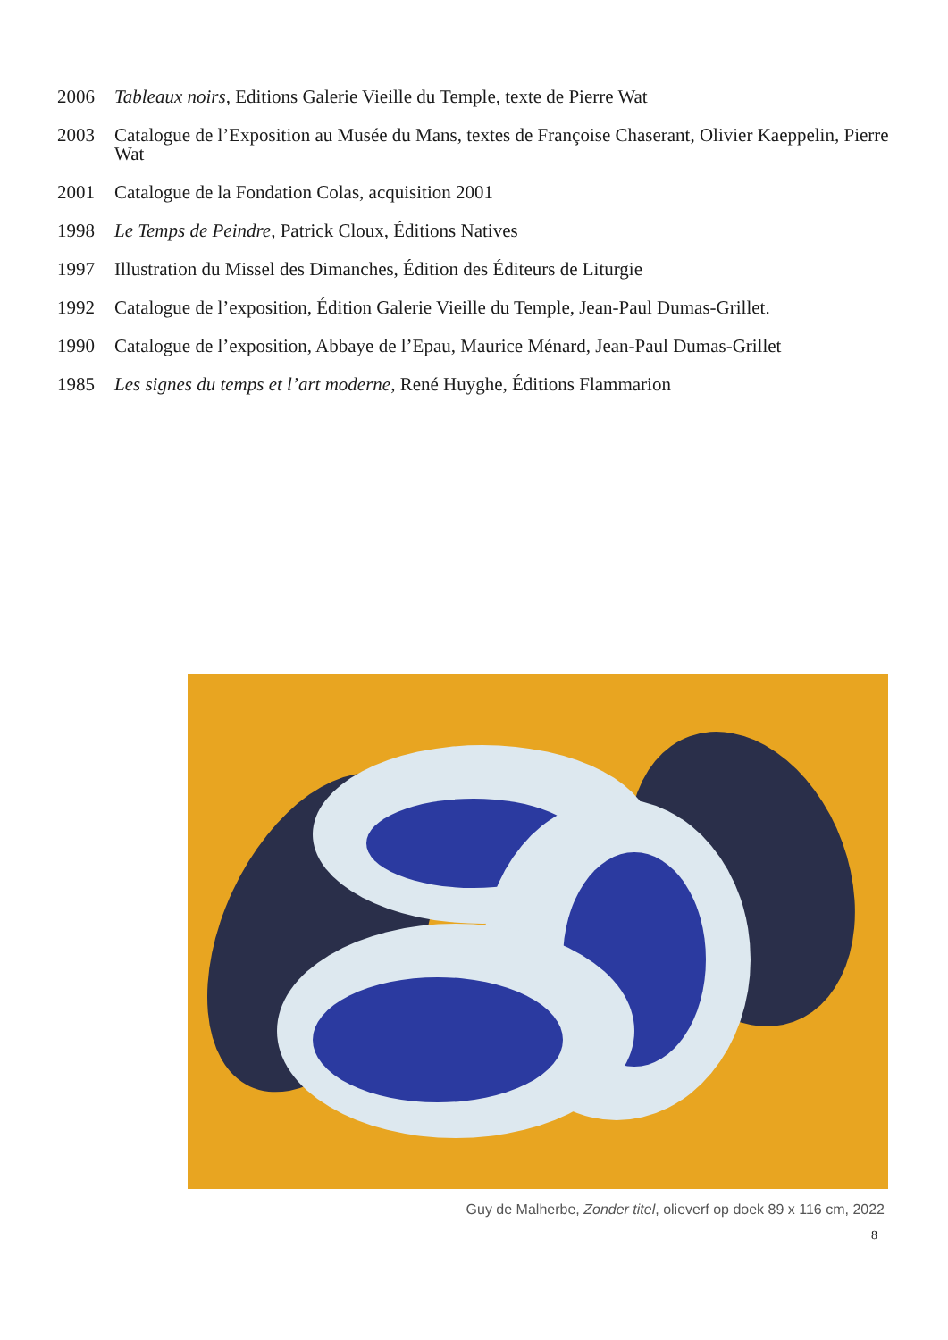2006 Tableaux noirs, Editions Galerie Vieille du Temple, texte de Pierre Wat
2003 Catalogue de l’Exposition au Musée du Mans, textes de Françoise Chaserant, Olivier Kaeppelin, Pierre Wat
2001 Catalogue de la Fondation Colas, acquisition 2001
1998 Le Temps de Peindre, Patrick Cloux, Éditions Natives
1997 Illustration du Missel des Dimanches, Édition des Éditeurs de Liturgie
1992 Catalogue de l’exposition, Édition Galerie Vieille du Temple, Jean-Paul Dumas-Grillet.
1990 Catalogue de l’exposition, Abbaye de l’Epau, Maurice Ménard, Jean-Paul Dumas-Grillet
1985 Les signes du temps et l’art moderne, René Huyghe, Éditions Flammarion
Guy de Malherbe, Zonder titel, olieverf op doek 89 x 116 cm, 2022
8